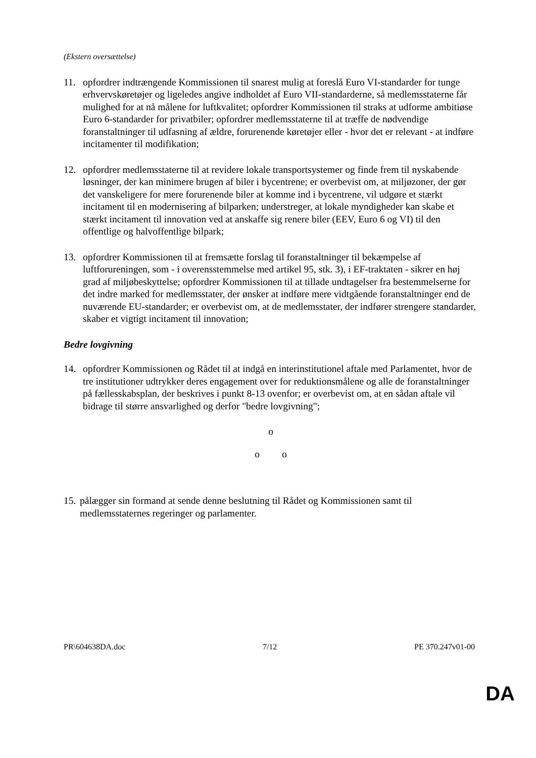(Ekstern oversættelse)
11. opfordrer indtrængende Kommissionen til snarest mulig at foreslå Euro VI-standarder for tunge erhvervskøretøjer og ligeledes angive indholdet af Euro VII-standarderne, så medlemsstaterne får mulighed for at nå målene for luftkvalitet; opfordrer Kommissionen til straks at udforme ambitiøse Euro 6-standarder for privatbiler; opfordrer medlemsstaterne til at træffe de nødvendige foranstaltninger til udfasning af ældre, forurenende køretøjer eller - hvor det er relevant - at indføre incitamenter til modifikation;
12. opfordrer medlemsstaterne til at revidere lokale transportsystemer og finde frem til nyskabende løsninger, der kan minimere brugen af biler i bycentrene; er overbevist om, at miljøzoner, der gør det vanskeligere for mere forurenende biler at komme ind i bycentrene, vil udgøre et stærkt incitament til en modernisering af bilparken; understreger, at lokale myndigheder kan skabe et stærkt incitament til innovation ved at anskaffe sig renere biler (EEV, Euro 6 og VI) til den offentlige og halvoffentlige bilpark;
13. opfordrer Kommissionen til at fremsætte forslag til foranstaltninger til bekæmpelse af luftforureningen, som - i overensstemmelse med artikel 95, stk. 3), i EF-traktaten - sikrer en høj grad af miljøbeskyttelse; opfordrer Kommissionen til at tillade undtagelser fra bestemmelserne for det indre marked for medlemsstater, der ønsker at indføre mere vidtgående foranstaltninger end de nuværende EU-standarder; er overbevist om, at de medlemsstater, der indfører strengere standarder, skaber et vigtigt incitament til innovation;
Bedre lovgivning
14. opfordrer Kommissionen og Rådet til at indgå en interinstitutionel aftale med Parlamentet, hvor de tre institutioner udtrykker deres engagement over for reduktionsmålene og alle de foranstaltninger på fællesskabsplan, der beskrives i punkt 8-13 ovenfor; er overbevist om, at en sådan aftale vil bidrage til større ansvarlighed og derfor "bedre lovgivning";
o
o o
15.
pålægger sin formand at sende denne beslutning til Rådet og Kommissionen samt til medlemsstaternes regeringer og parlamenter.
PR\604638DA.doc 7/12 PE 370.247v01-00
DA